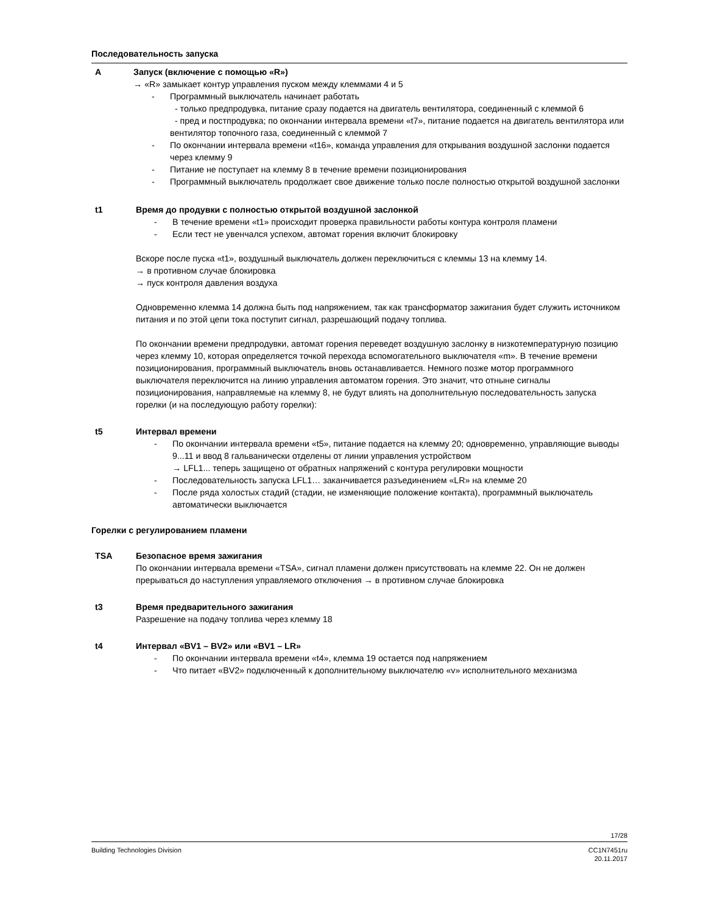Последовательность запуска
A Запуск (включение с помощью «R»)
→ «R» замыкает контур управления пуском между клеммами 4 и 5
- Программный выключатель начинает работать
- только предпродувка, питание сразу подается на двигатель вентилятора, соединенный с клеммой 6
- пред и постпродувка; по окончании интервала времени «t7», питание подается на двигатель вентилятора или вентилятор топочного газа, соединенный с клеммой 7
- По окончании интервала времени «t16», команда управления для открывания воздушной заслонки подается через клемму 9
- Питание не поступает на клемму 8 в течение времени позиционирования
- Программный выключатель продолжает свое движение только после полностью открытой воздушной заслонки
t1 Время до продувки с полностью открытой воздушной заслонкой
- В течение времени «t1» происходит проверка правильности работы контура контроля пламени
- Если тест не увенчался успехом, автомат горения включит блокировку
Вскоре после пуска «t1», воздушный выключатель должен переключиться с клеммы 13 на клемму 14.
→ в противном случае блокировка
→ пуск контроля давления воздуха
Одновременно клемма 14 должна быть под напряжением, так как трансформатор зажигания будет служить источником питания и по этой цепи тока поступит сигнал, разрешающий подачу топлива.
По окончании времени предпродувки, автомат горения переведет воздушную заслонку в низкотемпературную позицию через клемму 10, которая определяется точкой перехода вспомогательного выключателя «m». В течение времени позиционирования, программный выключатель вновь останавливается. Немного позже мотор программного выключателя переключится на линию управления автоматом горения. Это значит, что отныне сигналы позиционирования, направляемые на клемму 8, не будут влиять на дополнительную последовательность запуска горелки (и на последующую работу горелки):
t5 Интервал времени
- По окончании интервала времени «t5», питание подается на клемму 20; одновременно, управляющие выводы 9...11 и ввод 8 гальванически отделены от линии управления устройством
→ LFL1... теперь защищено от обратных напряжений с контура регулировки мощности
- Последовательность запуска LFL1… заканчивается разъединением «LR» на клемме 20
- После ряда холостых стадий (стадии, не изменяющие положение контакта), программный выключатель автоматически выключается
Горелки с регулированием пламени
TSA Безопасное время зажигания
По окончании интервала времени «TSA», сигнал пламени должен присутствовать на клемме 22. Он не должен прерываться до наступления управляемого отключения → в противном случае блокировка
t3 Время предварительного зажигания
Разрешение на подачу топлива через клемму 18
t4 Интервал «BV1 – BV2» или «BV1 – LR»
- По окончании интервала времени «t4», клемма 19 остается под напряжением
- Что питает «BV2» подключенный к дополнительному выключателю «v» исполнительного механизма
17/28
Building Technologies Division CC1N7451ru
20.11.2017